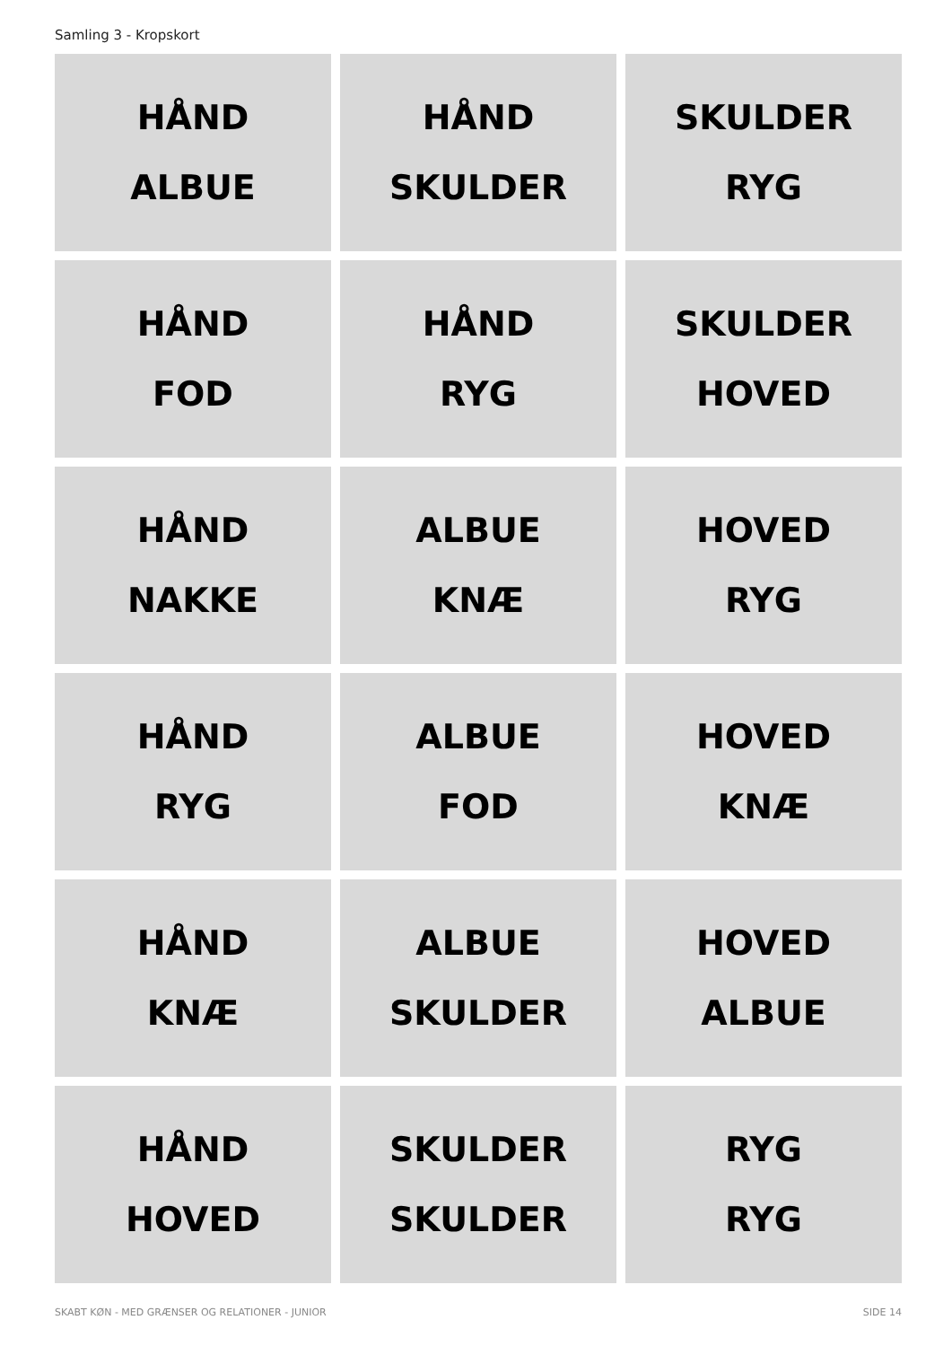Samling 3 - Kropskort
HÅND
ALBUE
HÅND
SKULDER
SKULDER
RYG
HÅND
FOD
HÅND
RYG
SKULDER
HOVED
HÅND
NAKKE
ALBUE
KNÆ
HOVED
RYG
HÅND
RYG
ALBUE
FOD
HOVED
KNÆ
HÅND
KNÆ
ALBUE
SKULDER
HOVED
ALBUE
HÅND
HOVED
SKULDER
SKULDER
RYG
RYG
SKABT KØN - MED GRÆNSER OG RELATIONER - JUNIOR SIDE 14